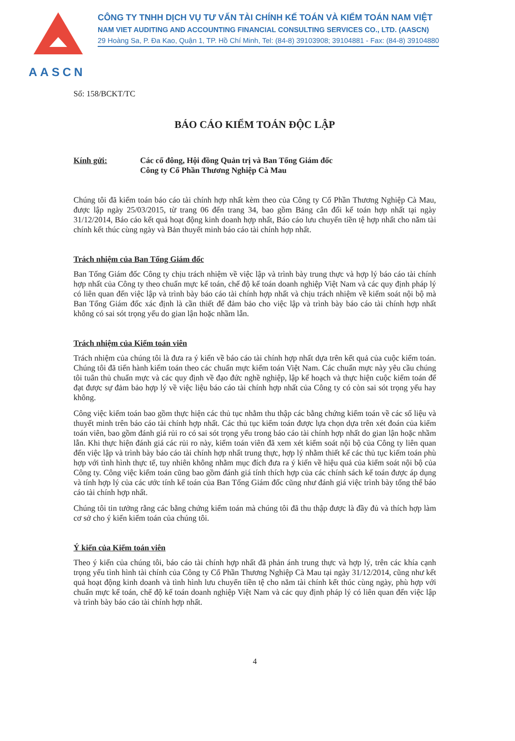AASCN
CÔNG TY TNHH DỊCH VỤ TƯ VẤN TÀI CHÍNH KẾ TOÁN VÀ KIỂM TOÁN NAM VIỆT
NAM VIET AUDITING AND ACCOUNTING FINANCIAL CONSULTING SERVICES CO., LTD. (AASCN)
29 Hoàng Sa, P. Đa Kao, Quận 1, TP. Hồ Chí Minh, Tel: (84-8) 39103908; 39104881 - Fax: (84-8) 39104880
Số: 158/BCKT/TC
BÁO CÁO KIỂM TOÁN ĐỘC LẬP
Kính gửi: Các cổ đông, Hội đồng Quản trị và Ban Tổng Giám đốc
Công ty Cổ Phần Thương Nghiệp Cà Mau
Chúng tôi đã kiểm toán báo cáo tài chính hợp nhất kèm theo của Công ty Cổ Phần Thương Nghiệp Cà Mau, được lập ngày 25/03/2015, từ trang 06 đến trang 34, bao gồm Bảng cân đối kế toán hợp nhất tại ngày 31/12/2014, Báo cáo kết quả hoạt động kinh doanh hợp nhất, Báo cáo lưu chuyển tiền tệ hợp nhất cho năm tài chính kết thúc cùng ngày và Bản thuyết minh báo cáo tài chính hợp nhất.
Trách nhiệm của Ban Tổng Giám đốc
Ban Tổng Giám đốc Công ty chịu trách nhiệm về việc lập và trình bày trung thực và hợp lý báo cáo tài chính hợp nhất của Công ty theo chuẩn mực kế toán, chế độ kế toán doanh nghiệp Việt Nam và các quy định pháp lý có liên quan đến việc lập và trình bày báo cáo tài chính hợp nhất và chịu trách nhiệm về kiểm soát nội bộ mà Ban Tổng Giám đốc xác định là cần thiết để đảm bảo cho việc lập và trình bày báo cáo tài chính hợp nhất không có sai sót trọng yếu do gian lận hoặc nhầm lẫn.
Trách nhiệm của Kiểm toán viên
Trách nhiệm của chúng tôi là đưa ra ý kiến về báo cáo tài chính hợp nhất dựa trên kết quả của cuộc kiểm toán. Chúng tôi đã tiến hành kiểm toán theo các chuẩn mực kiểm toán Việt Nam. Các chuẩn mực này yêu cầu chúng tôi tuân thủ chuẩn mực và các quy định về đạo đức nghề nghiệp, lập kế hoạch và thực hiện cuộc kiểm toán để đạt được sự đảm bảo hợp lý về việc liệu báo cáo tài chính hợp nhất của Công ty có còn sai sót trọng yếu hay không.
Công việc kiểm toán bao gồm thực hiện các thủ tục nhằm thu thập các bằng chứng kiểm toán về các số liệu và thuyết minh trên báo cáo tài chính hợp nhất. Các thủ tục kiểm toán được lựa chọn dựa trên xét đoán của kiểm toán viên, bao gồm đánh giá rủi ro có sai sót trọng yếu trong báo cáo tài chính hợp nhất do gian lận hoặc nhầm lẫn. Khi thực hiện đánh giá các rủi ro này, kiểm toán viên đã xem xét kiểm soát nội bộ của Công ty liên quan đến việc lập và trình bày báo cáo tài chính hợp nhất trung thực, hợp lý nhằm thiết kế các thủ tục kiểm toán phù hợp với tình hình thực tế, tuy nhiên không nhằm mục đích đưa ra ý kiến về hiệu quả của kiểm soát nội bộ của Công ty. Công việc kiểm toán cũng bao gồm đánh giá tính thích hợp của các chính sách kế toán được áp dụng và tính hợp lý của các ước tính kế toán của Ban Tổng Giám đốc cũng như đánh giá việc trình bày tổng thể báo cáo tài chính hợp nhất.
Chúng tôi tin tưởng rằng các bằng chứng kiểm toán mà chúng tôi đã thu thập được là đầy đủ và thích hợp làm cơ sở cho ý kiến kiểm toán của chúng tôi.
Ý kiến của Kiểm toán viên
Theo ý kiến của chúng tôi, báo cáo tài chính hợp nhất đã phản ánh trung thực và hợp lý, trên các khía cạnh trọng yếu tình hình tài chính của Công ty Cổ Phần Thương Nghiệp Cà Mau tại ngày 31/12/2014, cũng như kết quả hoạt động kinh doanh và tình hình lưu chuyển tiền tệ cho năm tài chính kết thúc cùng ngày, phù hợp với chuẩn mực kế toán, chế độ kế toán doanh nghiệp Việt Nam và các quy định pháp lý có liên quan đến việc lập và trình bày báo cáo tài chính hợp nhất.
4